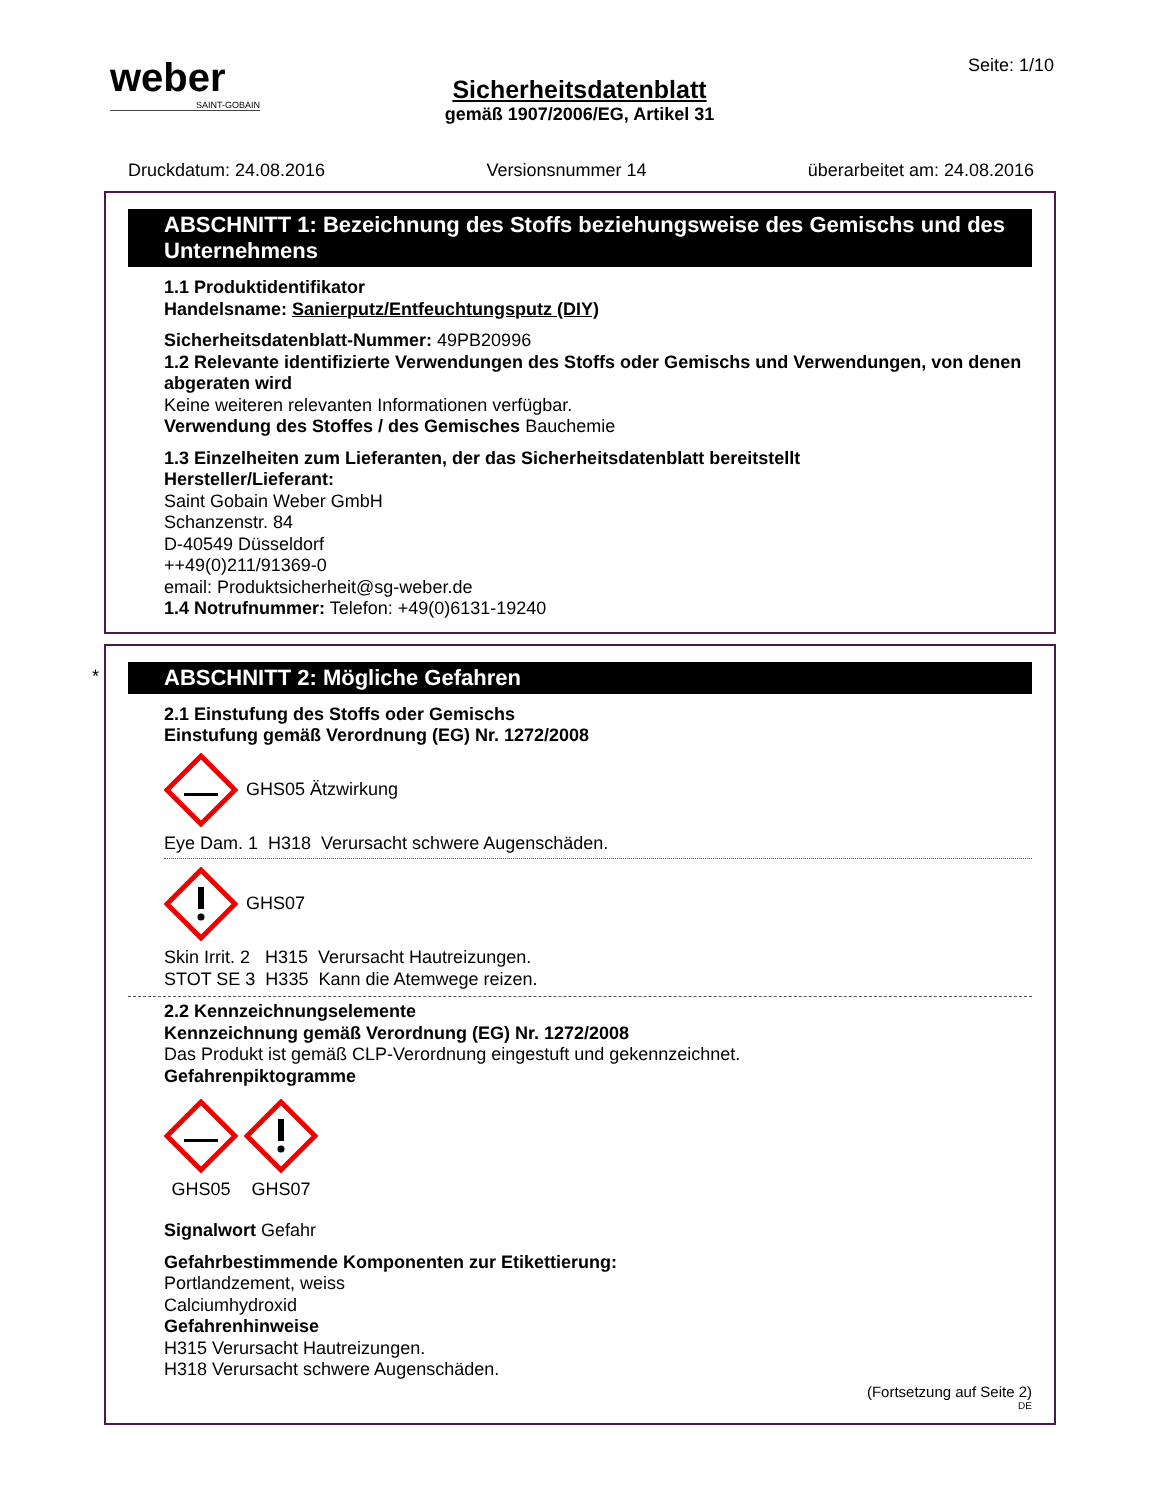weber
SAINT-GOBAIN
Seite: 1/10
Sicherheitsdatenblatt
gemäß 1907/2006/EG, Artikel 31
Druckdatum: 24.08.2016 Versionsnummer 14 überarbeitet am: 24.08.2016
ABSCHNITT 1: Bezeichnung des Stoffs beziehungsweise des Gemischs und des Unternehmens
1.1 Produktidentifikator
Handelsname: Sanierputz/Entfeuchtungsputz (DIY)
Sicherheitsdatenblatt-Nummer: 49PB20996
1.2 Relevante identifizierte Verwendungen des Stoffs oder Gemischs und Verwendungen, von denen abgeraten wird
Keine weiteren relevanten Informationen verfügbar.
Verwendung des Stoffes / des Gemisches Bauchemie
1.3 Einzelheiten zum Lieferanten, der das Sicherheitsdatenblatt bereitstellt
Hersteller/Lieferant:
Saint Gobain Weber GmbH
Schanzenstr. 84
D-40549 Düsseldorf
++49(0)211/91369-0
email: Produktsicherheit@sg-weber.de
1.4 Notrufnummer: Telefon: +49(0)6131-19240
*
ABSCHNITT 2: Mögliche Gefahren
2.1 Einstufung des Stoffs oder Gemischs
Einstufung gemäß Verordnung (EG) Nr. 1272/2008
GHS05 Ätzwirkung
Eye Dam. 1 H318 Verursacht schwere Augenschäden.
GHS07
Skin Irrit. 2 H315 Verursacht Hautreizungen.
STOT SE 3 H335 Kann die Atemwege reizen.
2.2 Kennzeichnungselemente
Kennzeichnung gemäß Verordnung (EG) Nr. 1272/2008
Das Produkt ist gemäß CLP-Verordnung eingestuft und gekennzeichnet.
Gefahrenpiktogramme
GHS05
GHS07
Signalwort Gefahr
Gefahrbestimmende Komponenten zur Etikettierung:
Portlandzement, weiss
Calciumhydroxid
Gefahrenhinweise
H315 Verursacht Hautreizungen.
H318 Verursacht schwere Augenschäden.
(Fortsetzung auf Seite 2)
DE